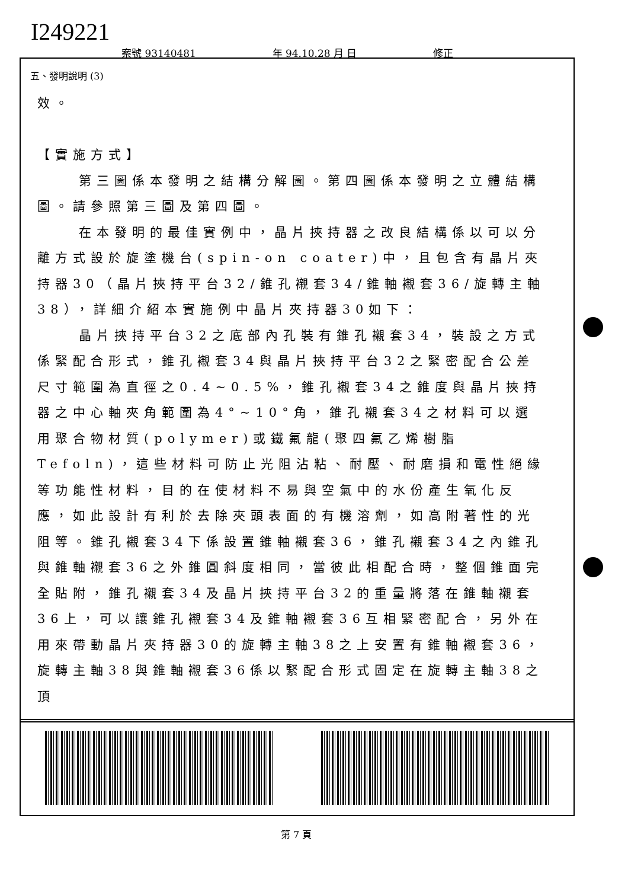I249221
案號 93140481 年 94.10.28 月 日 修正
五、發明說明 (3)
效。
【實施方式】
第三圖係本發明之結構分解圖。第四圖係本發明之立體結構圖。請參照第三圖及第四圖。
在本發明的最佳實例中，晶片挾持器之改良結構係以可以分離方式設於旋塗機台(spin-on coater)中，且包含有晶片夾持器30（晶片挾持平台32/錐孔襯套34/錐軸襯套36/旋轉主軸38），詳細介紹本實施例中晶片夾持器30如下：
晶片挾持平台32之底部內孔裝有錐孔襯套34，裝設之方式係緊配合形式，錐孔襯套34與晶片挾持平台32之緊密配合公差尺寸範圍為直徑之0.4~0.5%，錐孔襯套34之錐度與晶片挾持器之中心軸夾角範圍為4°~10°角，錐孔襯套34之材料可以選用聚合物材質(polymer)或鐵氟龍(聚四氟乙烯樹脂Tefoln)，這些材料可防止光阻沾粘、耐壓、耐磨損和電性絕緣等功能性材料，目的在使材料不易與空氣中的水份產生氧化反應，如此設計有利於去除夾頭表面的有機溶劑，如高附著性的光阻等。錐孔襯套34下係設置錐軸襯套36，錐孔襯套34之內錐孔與錐軸襯套36之外錐圓斜度相同，當彼此相配合時，整個錐面完全貼附，錐孔襯套34及晶片挾持平台32的重量將落在錐軸襯套36上，可以讓錐孔襯套34及錐軸襯套36互相緊密配合，另外在用來帶動晶片夾持器30的旋轉主軸38之上安置有錐軸襯套36，旋轉主軸38與錐軸襯套36係以緊配合形式固定在旋轉主軸38之頂
第 7 頁